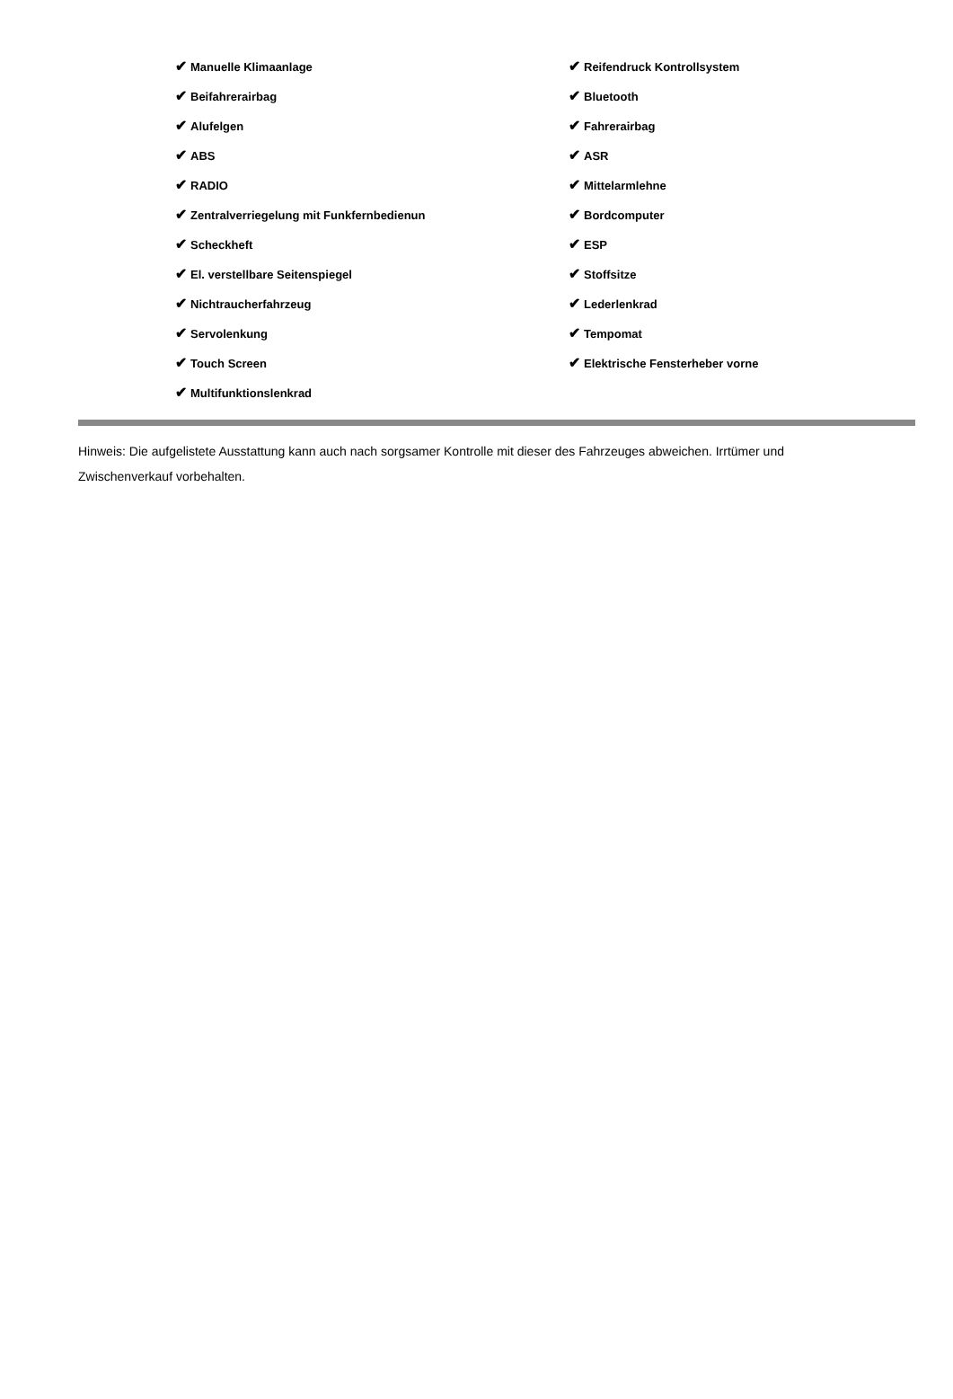| ✔ Manuelle Klimaanlage | ✔ Reifendruck Kontrollsystem |
| ✔ Beifahrerairbag | ✔ Bluetooth |
| ✔ Alufelgen | ✔ Fahrerairbag |
| ✔ ABS | ✔ ASR |
| ✔ RADIO | ✔ Mittelarmlehne |
| ✔ Zentralverriegelung mit Funkfernbedienun | ✔ Bordcomputer |
| ✔ Scheckheft | ✔ ESP |
| ✔ El. verstellbare Seitenspiegel | ✔ Stoffsitze |
| ✔ Nichtraucherfahrzeug | ✔ Lederlenkrad |
| ✔ Servolenkung | ✔ Tempomat |
| ✔ Touch Screen | ✔ Elektrische Fensterheber vorne |
| ✔ Multifunktionslenkrad | |
Hinweis: Die aufgelistete Ausstattung kann auch nach sorgsamer Kontrolle mit dieser des Fahrzeuges abweichen. Irrtümer und Zwischenverkauf vorbehalten.